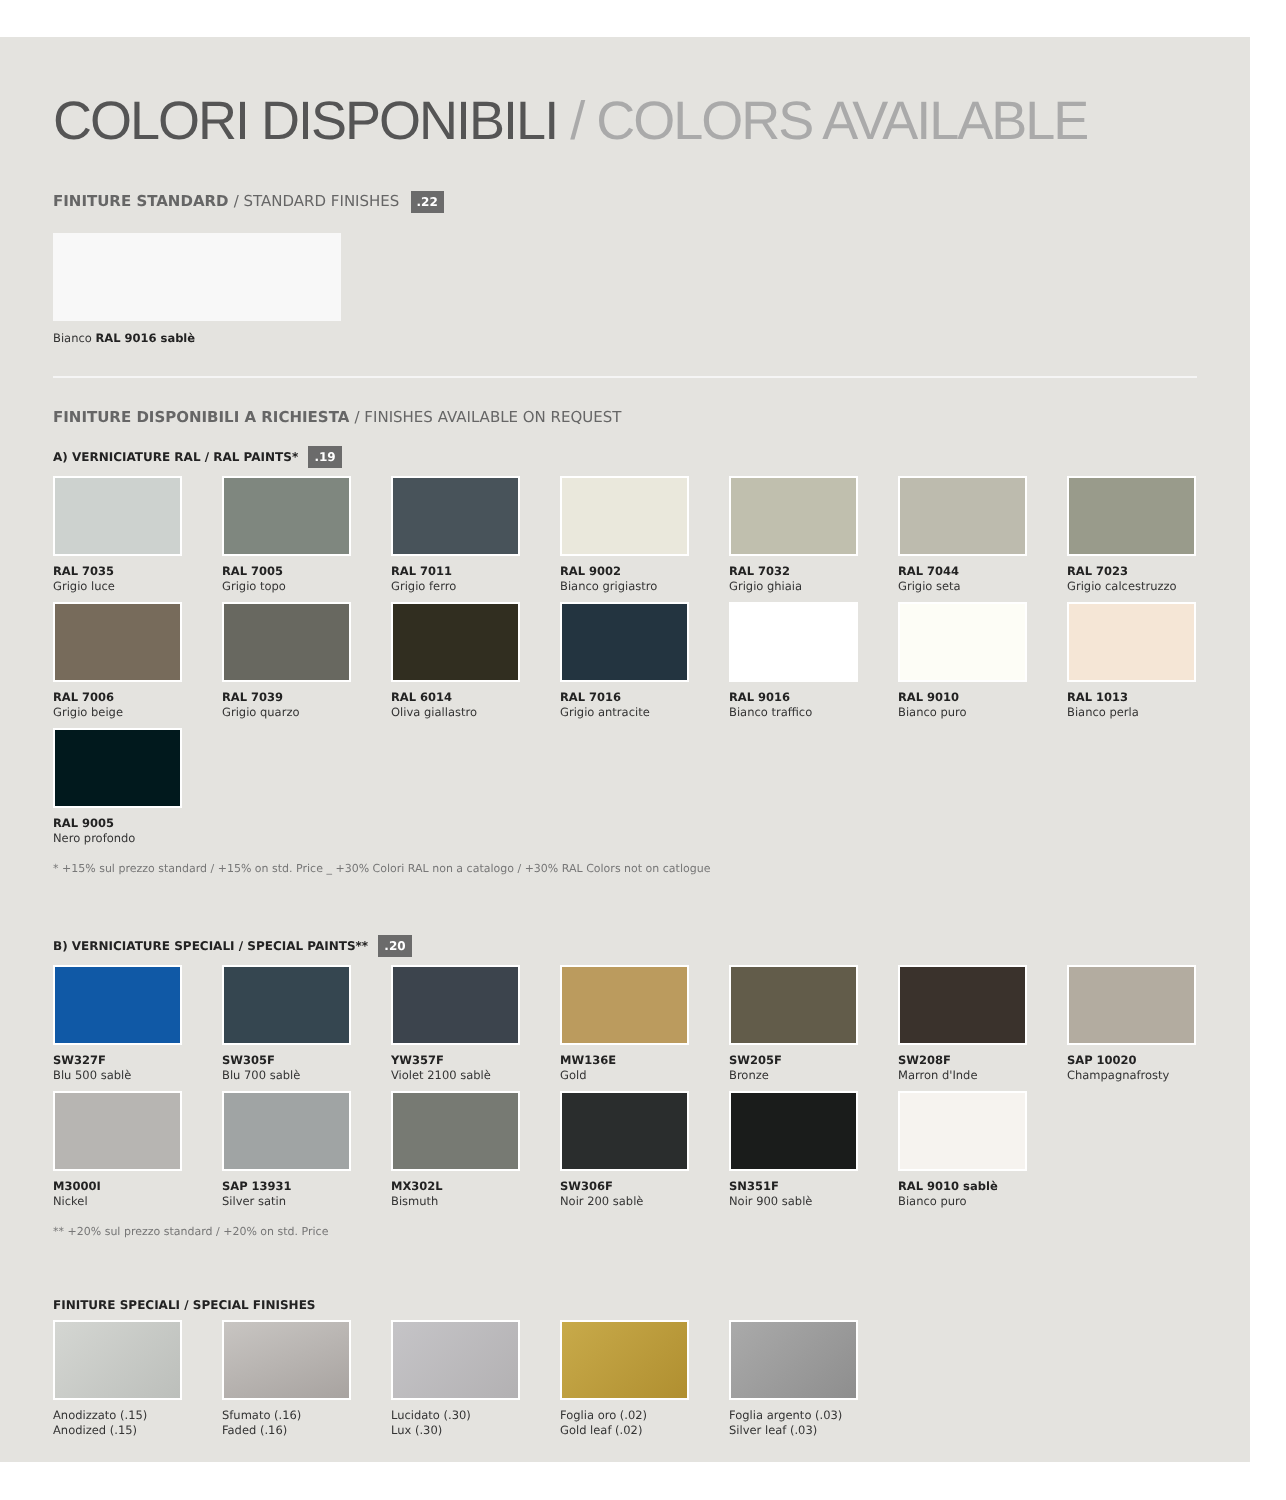COLORI DISPONIBILI / COLORS AVAILABLE
FINITURE STANDARD / STANDARD FINISHES .22
Bianco RAL 9016 sablè
FINITURE DISPONIBILI A RICHIESTA / FINISHES AVAILABLE ON REQUEST
A) VERNICIATURE RAL / RAL PAINTS* .19
RAL 7035
Grigio luce
RAL 7005
Grigio topo
RAL 7011
Grigio ferro
RAL 9002
Bianco grigiastro
RAL 7032
Grigio ghiaia
RAL 7044
Grigio seta
RAL 7023
Grigio calcestruzzo
RAL 7006
Grigio beige
RAL 7039
Grigio quarzo
RAL 6014
Oliva giallastro
RAL 7016
Grigio antracite
RAL 9016
Bianco traffico
RAL 9010
Bianco puro
RAL 1013
Bianco perla
RAL 9005
Nero profondo
* +15% sul prezzo standard / +15% on std. Price _ +30% Colori RAL non a catalogo / +30% RAL Colors not on catlogue
B) VERNICIATURE SPECIALI / SPECIAL PAINTS** .20
SW327F
Blu 500 sablè
SW305F
Blu 700 sablè
YW357F
Violet 2100 sablè
MW136E
Gold
SW205F
Bronze
SW208F
Marron d'Inde
SAP 10020
Champagnafrosty
M3000I
Nickel
SAP 13931
Silver satin
MX302L
Bismuth
SW306F
Noir 200 sablè
SN351F
Noir 900 sablè
RAL 9010 sablè
Bianco puro
** +20% sul prezzo standard / +20% on std. Price
FINITURE SPECIALI / SPECIAL FINISHES
Anodizzato (.15)
Anodized (.15)
Sfumato (.16)
Faded (.16)
Lucidato (.30)
Lux (.30)
Foglia oro (.02)
Gold leaf (.02)
Foglia argento (.03)
Silver leaf (.03)